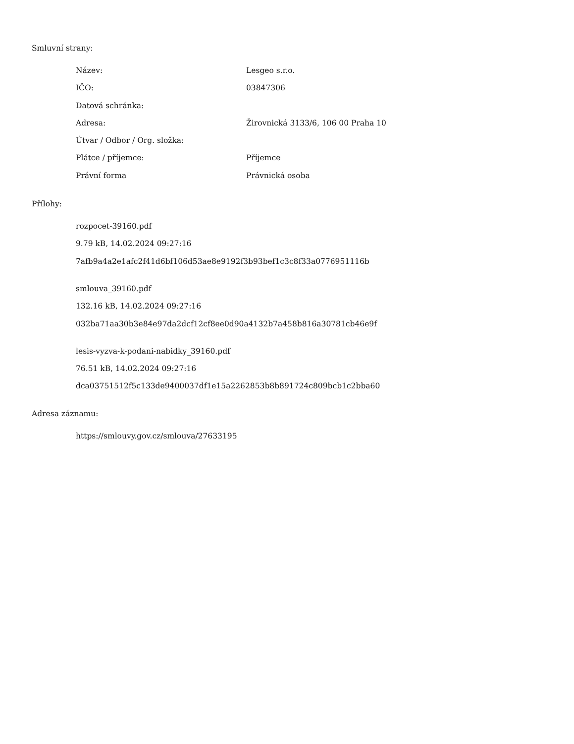Smluvní strany:
| Název: | Lesgeo s.r.o. |
| IČO: | 03847306 |
| Datová schránka: | |
| Adresa: | Žirovnická 3133/6, 106 00 Praha 10 |
| Útvar / Odbor / Org. složka: | |
| Plátce / příjemce: | Příjemce |
| Právní forma | Právnická osoba |
Přílohy:
rozpocet-39160.pdf
9.79 kB, 14.02.2024 09:27:16
7afb9a4a2e1afc2f41d6bf106d53ae8e9192f3b93bef1c3c8f33a0776951116b
smlouva_39160.pdf
132.16 kB, 14.02.2024 09:27:16
032ba71aa30b3e84e97da2dcf12cf8ee0d90a4132b7a458b816a30781cb46e9f
lesis-vyzva-k-podani-nabidky_39160.pdf
76.51 kB, 14.02.2024 09:27:16
dca03751512f5c133de9400037df1e15a2262853b8b891724c809bcb1c2bba60
Adresa záznamu:
https://smlouvy.gov.cz/smlouva/27633195